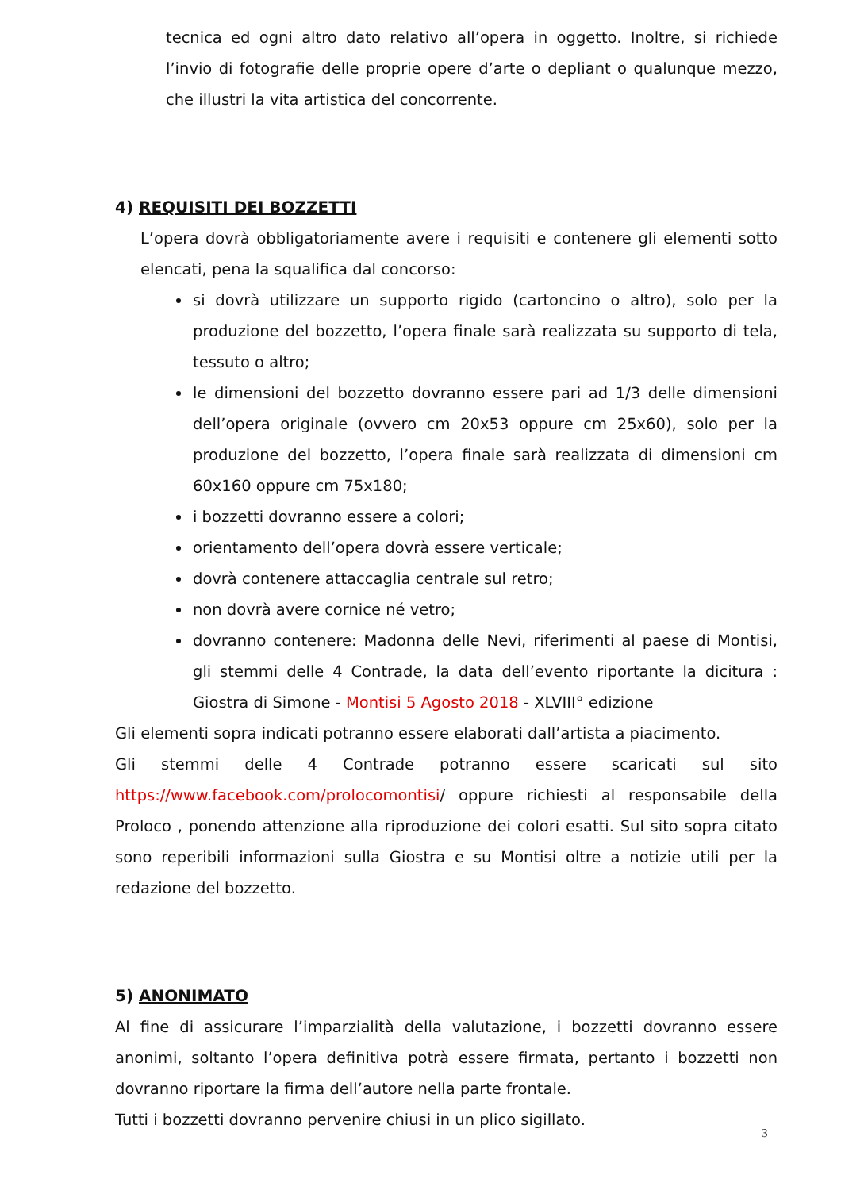tecnica ed ogni altro dato relativo all’opera in oggetto. Inoltre, si richiede l’invio di fotografie delle proprie opere d’arte o depliant o qualunque mezzo, che illustri la vita artistica del concorrente.
4) REQUISITI DEI BOZZETTI
L’opera dovrà obbligatoriamente avere i requisiti e contenere gli elementi sotto elencati, pena la squalifica dal concorso:
si dovrà utilizzare un supporto rigido (cartoncino o altro), solo per la produzione del bozzetto, l’opera finale sarà realizzata su supporto di tela, tessuto o altro;
le dimensioni del bozzetto dovranno essere pari ad 1/3 delle dimensioni dell’opera originale (ovvero cm 20x53 oppure cm 25x60), solo per la produzione del bozzetto, l’opera finale sarà realizzata di dimensioni cm 60x160 oppure cm 75x180;
i bozzetti dovranno essere a colori;
orientamento dell’opera dovrà essere verticale;
dovrà contenere attaccaglia centrale sul retro;
non dovrà avere cornice né vetro;
dovranno contenere: Madonna delle Nevi, riferimenti al paese di Montisi, gli stemmi delle 4 Contrade, la data dell’evento riportante la dicitura : Giostra di Simone - Montisi 5 Agosto 2018 - XLVIII° edizione
Gli elementi sopra indicati potranno essere elaborati dall’artista a piacimento.
Gli stemmi delle 4 Contrade potranno essere scaricati sul sito https://www.facebook.com/prolocomontisi/ oppure richiesti al responsabile della Proloco , ponendo attenzione alla riproduzione dei colori esatti. Sul sito sopra citato sono reperibili informazioni sulla Giostra e su Montisi oltre a notizie utili per la redazione del bozzetto.
5) ANONIMATO
Al fine di assicurare l’imparzialità della valutazione, i bozzetti dovranno essere anonimi, soltanto l’opera definitiva potrà essere firmata, pertanto i bozzetti non dovranno riportare la firma dell’autore nella parte frontale.
Tutti i bozzetti dovranno pervenire chiusi in un plico sigillato.
3